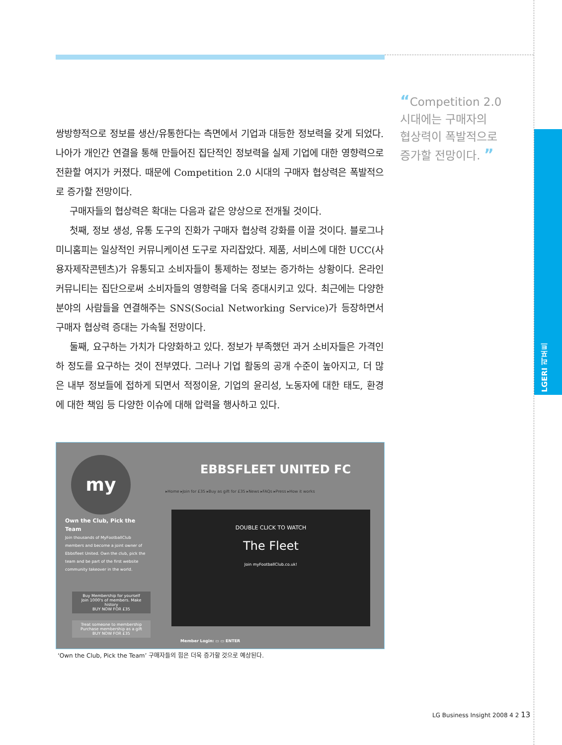LGERI 리포트
“Competition 2.0
시대에는 구매자의
협상력이 폭발적으로
증가할 전망이다. ”
쌍방향적으로 정보를 생산/유통한다는 측면에서 기업과 대등한 정보력을 갖게 되었다. 나아가 개인간 연결을 통해 만들어진 집단적인 정보력을 실제 기업에 대한 영향력으로 전환할 여지가 커졌다. 때문에 Competition 2.0 시대의 구매자 협상력은 폭발적으로 증가할 전망이다.
구매자들의 협상력은 확대는 다음과 같은 양상으로 전개될 것이다.
첫째, 정보 생성, 유통 도구의 진화가 구매자 협상력 강화를 이끌 것이다. 블로그나 미니홈피는 일상적인 커뮤니케이션 도구로 자리잡았다. 제품, 서비스에 대한 UCC(사용자제작콘텐츠)가 유통되고 소비자들이 통제하는 정보는 증가하는 상황이다. 온라인 커뮤니티는 집단으로써 소비자들의 영향력을 더욱 증대시키고 있다. 최근에는 다양한 분야의 사람들을 연결해주는 SNS(Social Networking Service)가 등장하면서 구매자 협상력 증대는 가속될 전망이다.
둘째, 요구하는 가치가 다양화하고 있다. 정보가 부족했던 과거 소비자들은 가격인하 정도를 요구하는 것이 전부였다. 그러나 기업 활동의 공개 수준이 높아지고, 더 많은 내부 정보들에 접하게 되면서 적정이윤, 기업의 윤리성, 노동자에 대한 태도, 환경에 대한 책임 등 다양한 이슈에 대해 압력을 행사하고 있다.
EBBSFLEET UNITED FC
▸Home ▸Join for £35 ▸Buy as gift for £35 ▸News ▸FAQs ▸Press ▸How it works
my
Own the Club, Pick the Team
Join thousands of MyFootballClub members and become a joint owner of Ebbsfleet United. Own the club, pick the team and be part of the first website community takeover in the world.
Buy Membership for yourself
Join 1000's of members. Make history
BUY NOW FOR £35
Treat someone to membership
Purchase membership as a gift
BUY NOW FOR £35
DOUBLE CLICK TO WATCH
The Fleet
Join myFootballClub.co.uk!
Member Login: ▭ ▭ ENTER
‘Own the Club, Pick the Team’ 구매자들의 힘은 더욱 증가할 것으로 예상된다.
LG Business Insight 2008 4 2 13